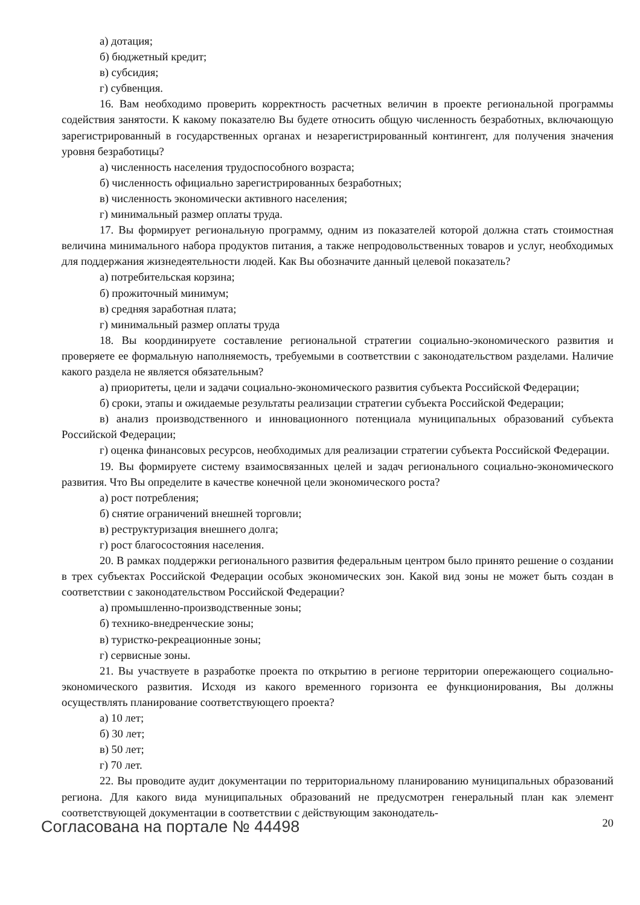а) дотация;
б) бюджетный кредит;
в) субсидия;
г) субвенция.
16. Вам необходимо проверить корректность расчетных величин в проекте региональной программы содействия занятости. К какому показателю Вы будете относить общую численность безработных, включающую зарегистрированный в государственных органах и незарегистрированный контингент, для получения значения уровня безработицы?
а) численность населения трудоспособного возраста;
б) численность официально зарегистрированных безработных;
в) численность экономически активного населения;
г) минимальный размер оплаты труда.
17. Вы формирует региональную программу, одним из показателей которой должна стать стоимостная величина минимального набора продуктов питания, а также непродовольственных товаров и услуг, необходимых для поддержания жизнедеятельности людей. Как Вы обозначите данный целевой показатель?
а) потребительская корзина;
б) прожиточный минимум;
в) средняя заработная плата;
г) минимальный размер оплаты труда
18. Вы координируете составление региональной стратегии социально-экономического развития и проверяете ее формальную наполняемость, требуемыми в соответствии с законодательством разделами. Наличие какого раздела не является обязательным?
а) приоритеты, цели и задачи социально-экономического развития субъекта Российской Федерации;
б) сроки, этапы и ожидаемые результаты реализации стратегии субъекта Российской Федерации;
в) анализ производственного и инновационного потенциала муниципальных образований субъекта Российской Федерации;
г) оценка финансовых ресурсов, необходимых для реализации стратегии субъекта Российской Федерации.
19. Вы формируете систему взаимосвязанных целей и задач регионального социально-экономического развития. Что Вы определите в качестве конечной цели экономического роста?
а) рост потребления;
б) снятие ограничений внешней торговли;
в) реструктуризация внешнего долга;
г) рост благосостояния населения.
20. В рамках поддержки регионального развития федеральным центром было принято решение о создании в трех субъектах Российской Федерации особых экономических зон. Какой вид зоны не может быть создан в соответствии с законодательством Российской Федерации?
а) промышленно-производственные зоны;
б) технико-внедренческие зоны;
в) туристко-рекреационные зоны;
г) сервисные зоны.
21. Вы участвуете в разработке проекта по открытию в регионе территории опережающего социально-экономического развития. Исходя из какого временного горизонта ее функционирования, Вы должны осуществлять планирование соответствующего проекта?
а) 10 лет;
б) 30 лет;
в) 50 лет;
г) 70 лет.
22. Вы проводите аудит документации по территориальному планированию муниципальных образований региона. Для какого вида муниципальных образований не предусмотрен генеральный план как элемент соответствующей документации в соответствии с действующим законодатель-
Согласована на портале № 44498 20